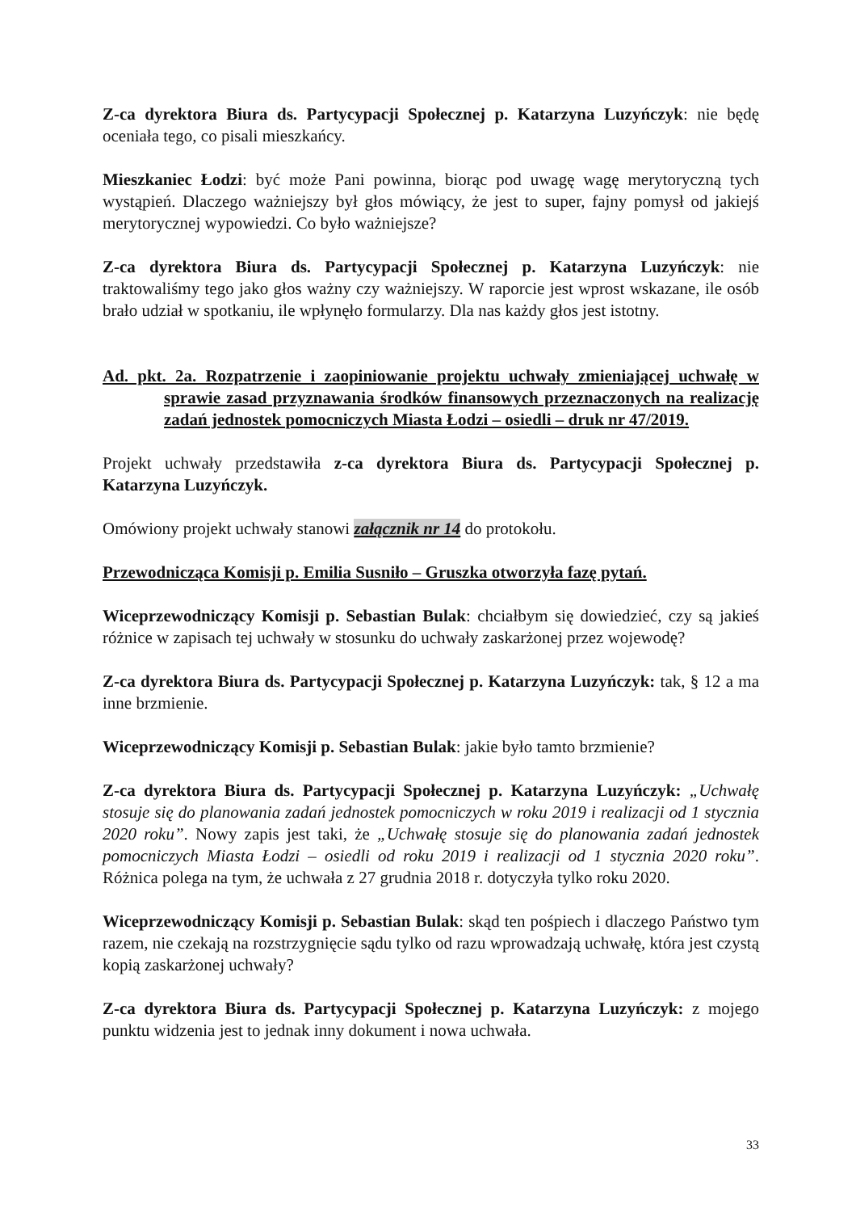Z-ca dyrektora Biura ds. Partycypacji Społecznej p. Katarzyna Luzyńczyk: nie będę oceniała tego, co pisali mieszkańcy.
Mieszkaniec Łodzi: być może Pani powinna, biorąc pod uwagę wagę merytoryczną tych wystąpień. Dlaczego ważniejszy był głos mówiący, że jest to super, fajny pomysł od jakiejś merytorycznej wypowiedzi. Co było ważniejsze?
Z-ca dyrektora Biura ds. Partycypacji Społecznej p. Katarzyna Luzyńczyk: nie traktowaliśmy tego jako głos ważny czy ważniejszy. W raporcie jest wprost wskazane, ile osób brało udział w spotkaniu, ile wpłynęło formularzy. Dla nas każdy głos jest istotny.
Ad. pkt. 2a. Rozpatrzenie i zaopiniowanie projektu uchwały zmieniającej uchwałę w sprawie zasad przyznawania środków finansowych przeznaczonych na realizację zadań jednostek pomocniczych Miasta Łodzi – osiedli – druk nr 47/2019.
Projekt uchwały przedstawiła z-ca dyrektora Biura ds. Partycypacji Społecznej p. Katarzyna Luzyńczyk.
Omówiony projekt uchwały stanowi załącznik nr 14 do protokołu.
Przewodnicząca Komisji p. Emilia Susniło – Gruszka otworzyła fazę pytań.
Wiceprzewodniczący Komisji p. Sebastian Bulak: chciałbym się dowiedzieć, czy są jakieś różnice w zapisach tej uchwały w stosunku do uchwały zaskarżonej przez wojewodę?
Z-ca dyrektora Biura ds. Partycypacji Społecznej p. Katarzyna Luzyńczyk: tak, § 12 a ma inne brzmienie.
Wiceprzewodniczący Komisji p. Sebastian Bulak: jakie było tamto brzmienie?
Z-ca dyrektora Biura ds. Partycypacji Społecznej p. Katarzyna Luzyńczyk: „Uchwałę stosuje się do planowania zadań jednostek pomocniczych w roku 2019 i realizacji od 1 stycznia 2020 roku”. Nowy zapis jest taki, że „Uchwałę stosuje się do planowania zadań jednostek pomocniczych Miasta Łodzi – osiedli od roku 2019 i realizacji od 1 stycznia 2020 roku”. Różnica polega na tym, że uchwała z 27 grudnia 2018 r. dotyczyła tylko roku 2020.
Wiceprzewodniczący Komisji p. Sebastian Bulak: skąd ten pośpiech i dlaczego Państwo tym razem, nie czekają na rozstrzygnięcie sądu tylko od razu wprowadzają uchwałę, która jest czystą kopią zaskarżonej uchwały?
Z-ca dyrektora Biura ds. Partycypacji Społecznej p. Katarzyna Luzyńczyk: z mojego punktu widzenia jest to jednak inny dokument i nowa uchwała.
33